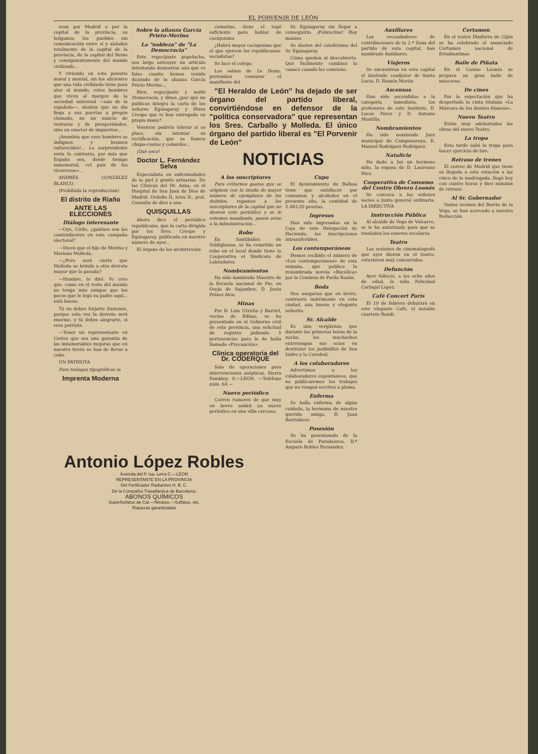EL PORVENIR DE LEÓN
sean por Madrid o por la capital de la provincia, su holganza; los pueblos sin comunicación entre sí y aislados totalmente de la capital de la provincia, de la capital del Reino y consiguientemente del mundo civilizado...
Y viviendo en esta penuria moral y mental, sin los alicientes que una vida civilizada tiene para atar al mundo, estos hombres que viven al margen de la sociedad universal —aun de la española—, sienten que un día llega a sus puertas a pregón clamado, no un nuncio de venturas y de prosperidades, sino un exactor de impuestos...
¡Asombra que esos hombres se indignen y bramen enfurecidos!... Lo sorprendente sería lo contrario, por más que España sea, desde tiempo inmemorial, «el país de los viceversas»...
ANDRÉS GONZÁLEZ BLANCO.
(Prohibida la reproducción)
El distrito de Riaño
ANTE LAS ELECCIONES
Diálogo interesante
—Oye, Cirilo, ¿quiénes son los contendientes en esta campaña electoral?
—Dicen que el hijo de Merino y Mariano Molleda.
—¿Pero será cierto que Molleda se brinda a otra derrota mayor que la pasada?
—Hombre, te diré. Yo creo que, como en el resto del mundo no tenga más amigos que los pocos que le legó su padre aquí... está bueno.
Tú no debes forjarte ilusiones, porque esta vez la derrota será enorme, y tú debes alegrarte, si eres patriota.
—Tener un representante en Cortes que sea una garantía de las innumerables mejoras que en nuestra tierra se han de llevar a cabo.
UN PATRIOTA
Para trabajos tipográficos la
Imprenta Moderna
Sobre la alianza García Prieto-Merino
La "nobleza" de "La Democracia"
Este regocijante papelucho, nos largo anteayer un artículo intentando demostrar aún que es falso cuanto hemos venido diciendo de la alianza García Prieto-Merino...
Bien, regocijante y noble Democracia, y dinos ¿por qué no publicas íntegra la carta de los señores Eguiagaray y Pérez Crespo que te han entregado en propia mano?
Vosotros podréis tolerar si os place, sin intentar su rectificación, que os llamen chupa-cuotas y cobardes...
¡Qué asco!
Doctor L. Fernández Selva
Especialista en enfermedades de la piel y génito urinarias. De las Clínicas del Dr. Azúa, en el Hospital de San Juan de Dios de Madrid. Ordoño II, letra D., pral. Consulta de diez a una
QUISQUILLAS
Ahora dice el periódico republicano, que la carta dirigida por los Sres. Crespo y Eguiagaray, publicada en nuestro número de ayer...
El órgano de los archirrevolu-
cionarios, tiene el tupé suficiente para hablar de caciquismo.
¿Habrá mayor caciquismo que el que ejercen los republicanos-socialistas?
Se luce el colega.
Los sabios de La Demo, pretenden censurar el manifiesto del
Sr. Eguiagaray sin llegar a conseguirlo. ¡Pobrecitos! Hay manías.
Se duelen del catolicismo del Sr. Eguiagaray.
Cómo quedan al descubierto. Qué fácilmente cambian la casaca cuando les conviene.
"El Heraldo de León" ha dejado de ser órgano del partido liberal, convirtiéndose en defensor de la "política conservadora" que representan los Sres. Carballo y Molleda. El único órgano del partido liberal es "El Porvenir de León"
NOTICIAS
A los suscriptores
Para evitarnos gastos que se originan con la tirada de mayor número de ejemplares de los debidos, rogamos a los suscriptores de la capital que no deseen este periódico y se le estemos mandando, pasen aviso a la Administración...
Robo
En Santibáñez de Valdiglesias, se ha cometido un robo en el local donde tiene la Cooperativa el Sindicato de Labradores.
Nombramientos
Ha sido nombrado Maestro de la Escuela nacional de Pío, en Oseja de Sajambre, D. Jesús Peláez Alea.
Minas
Por D. Luis Urrutia y Barriel, vecino de Bilbao, se ha presentado en el Gobierno civil de esta provincia, una solicitud de registro pidiendo 5 pertenencias para la de hulla llamada «Precaución».
Clínica operatoria del Dr. CODERQUE
Sala de operaciones para intervenciones asépticas. Sierra Pambley, 9.—LEÓN. —Teléfono núm. 64.—
Nuevo periódico
Corren rumores de que muy en breve saldrá un nuevo periódico en una villa cercana.
Cupo
El Ayuntamiento de Balboa tiene que satisfacer por consumos y alcoholes en el presente año, la cantidad de 2.483,20 pesetas.
Ingresos
Han sido ingresadas en la Caja de esta Delegación de Hacienda, las inscripciones intransferibles.
Los contemporáneos
Hemos recibido el número de «Los contemporáneos» de esta semana, que publica la renombrada novela «Bucólica» por la Condesa de Pardo Bazán.
Boda
Nos aseguran que en breve, contraerá matrimonio en esta ciudad, una buena y elegante señorita.
Sr. Alcalde
Es una vergüenza que durante las primeras horas de la noche, los muchachos entretengan sus ocios en destrozar los jardinillos de San Isidro y la Catedral.
A los colaboradores
Advertimos a los colaboradores espontáneos, que no publicaremos los trabajos que no vengan escritos a pluma.
Enferma
Se halla enferma de algún cuidado, la hermana de nuestro querido amigo, D. Juan Barriobero.
Posesión
Se ha posesionado de la Escuela de Paradaseca, D.ª Amparo Robles Fernández.
Auxiliares
Los recaudadores de contribuciones de la 2.ª Zona del partido de esta capital, han nombrado Auxiliares.
Viajeros
Se encuentran en esta capital el ilustrado coadjutor de Santa Lucía, D. Ramón Morán.
Ascensos
Han sido ascendidos a la categoría inmediata, los profesores de este Instituto, D. Lucas Pérez y D. Antonio Montilla.
Nombramientos
Ha sido nombrado Juez municipal de Camponaraya, D. Manuel Rodríguez Rodríguez.
Natalicio
Ha dado a luz un hermoso niño, la esposa de D. Laureano Díez.
Cooperativa de Consumo del Centro Obrero Leonés
Se convoca a los señores socios a Junta general ordinaria. LA DIRECTIVA
Instrucción Pública
Al alcalde de Vega de Valcarce, se le ha autorizado para que se trasladen los enseres escolares.
Teatro
Las sesiones de cinematógrafo que ayer dieron en el teatro, estuvieron muy concurridas.
Defunción
Ayer falleció, a los ocho años de edad, la niña Felicidad Carbajal López.
Café Concert París
El 19 de febrero debutará en este elegante Café, el notable cuarteto Randi.
Certamen
En el teatro Dindurra de Gijón se ha celebrado el anunciado Certamen nacional de Estudiantinas.
Baile de Piñata
En el Casino Leonés se prepara un gran baile de máscaras.
De cines
Por la espectación que ha despertado la cinta titulada «La Máscara de los dientes blancos».
Nuevo Teatro
Están muy adelantadas las obras del nuevo Teatro.
La tropa
Esta tarde salió la tropa para hacer ejercicio de tiro.
Retraso de trenes
El correo de Madrid que tiene su llegada a esta estación a las cinco de la madrugada, llegó hoy con cuatro horas y diez minutos de retraso.
Al Sr. Gobernador
Varios vecinos del Barrio de la Vega, se han acercado a nuestra Redacción.
Antonio López Robles
Avenida del P. Isa, Letra C.—LEON
REPRESENTANTE EN LA PROVINCIA
Del Fertilizador Radiactivo H. B. C.
De la Compañía Trasatlántica de Barcelona.
ABONOS QUÍMICOS
Superfosfatos de Cal.—Nitratos.—Sulfatos, etc.
Riquezas garantizadas